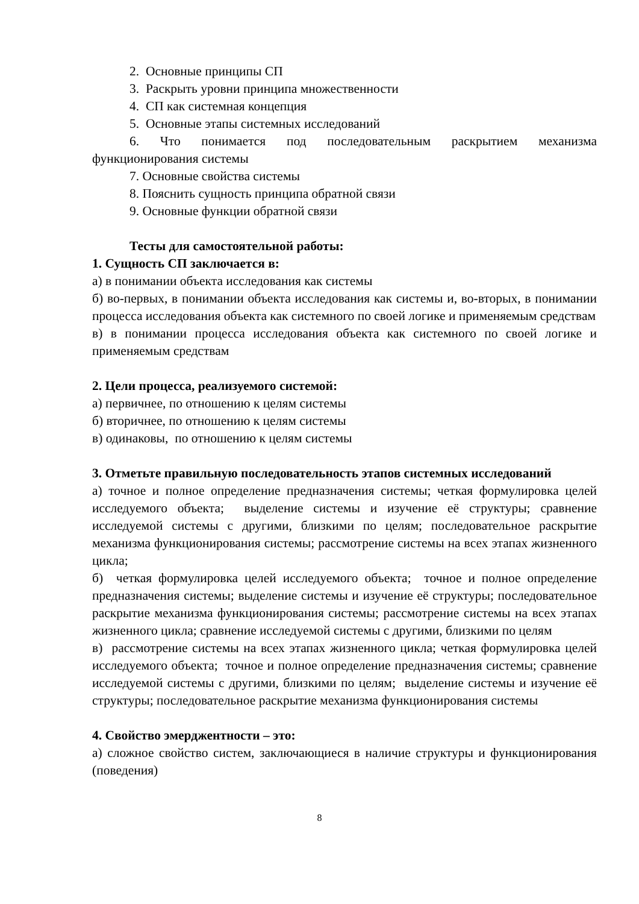2. Основные принципы СП
3. Раскрыть уровни принципа множественности
4. СП как системная концепция
5. Основные этапы системных исследований
6. Что понимается под последовательным раскрытием механизма функционирования системы
7. Основные свойства системы
8. Пояснить сущность принципа обратной связи
9. Основные функции обратной связи
Тесты для самостоятельной работы:
1. Сущность СП заключается в:
а) в понимании объекта исследования как системы
б) во-первых, в понимании объекта исследования как системы и, во-вторых, в понимании процесса исследования объекта как системного по своей логике и применяемым средствам
в) в понимании процесса исследования объекта как системного по своей логике и применяемым средствам
2. Цели процесса, реализуемого системой:
а) первичнее, по отношению к целям системы
б) вторичнее, по отношению к целям системы
в) одинаковы, по отношению к целям системы
3. Отметьте правильную последовательность этапов системных исследований
а) точное и полное определение предназначения системы; четкая формулировка целей исследуемого объекта; выделение системы и изучение её структуры; сравнение исследуемой системы с другими, близкими по целям; последовательное раскрытие механизма функционирования системы; рассмотрение системы на всех этапах жизненного цикла;
б) четкая формулировка целей исследуемого объекта; точное и полное определение предназначения системы; выделение системы и изучение её структуры; последовательное раскрытие механизма функционирования системы; рассмотрение системы на всех этапах жизненного цикла; сравнение исследуемой системы с другими, близкими по целям
в) рассмотрение системы на всех этапах жизненного цикла; четкая формулировка целей исследуемого объекта; точное и полное определение предназначения системы; сравнение исследуемой системы с другими, близкими по целям; выделение системы и изучение её структуры; последовательное раскрытие механизма функционирования системы
4. Свойство эмерджентности – это:
а) сложное свойство систем, заключающиеся в наличие структуры и функционирования (поведения)
8